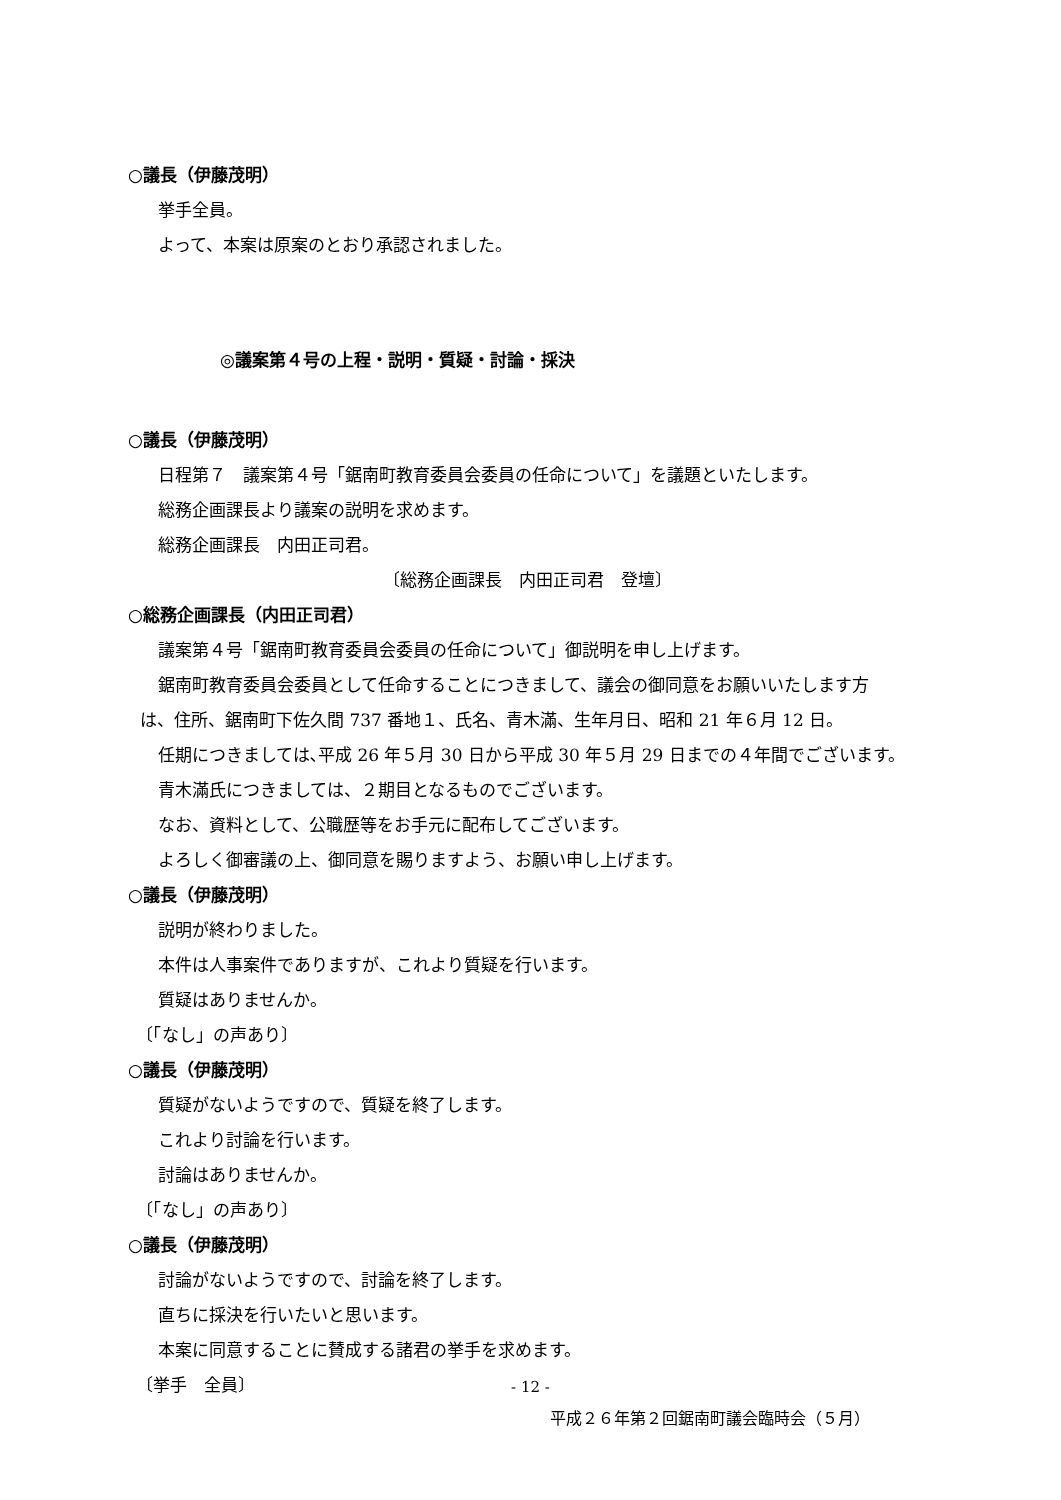○議長（伊藤茂明）
挙手全員。
よって、本案は原案のとおり承認されました。
◎議案第４号の上程・説明・質疑・討論・採決
○議長（伊藤茂明）
日程第７　議案第４号「鋸南町教育委員会委員の任命について」を議題といたします。
総務企画課長より議案の説明を求めます。
総務企画課長　内田正司君。
〔総務企画課長　内田正司君　登壇〕
○総務企画課長（内田正司君）
議案第４号「鋸南町教育委員会委員の任命について」御説明を申し上げます。
鋸南町教育委員会委員として任命することにつきまして、議会の御同意をお願いいたします方
は、住所、鋸南町下佐久間 737 番地１、氏名、青木滿、生年月日、昭和 21 年６月 12 日。
任期につきましては､平成 26 年５月 30 日から平成 30 年５月 29 日までの４年間でございます。
青木滿氏につきましては、２期目となるものでございます。
なお、資料として、公職歴等をお手元に配布してございます。
よろしく御審議の上、御同意を賜りますよう、お願い申し上げます。
○議長（伊藤茂明）
説明が終わりました。
本件は人事案件でありますが、これより質疑を行います。
質疑はありませんか。
〔「なし」の声あり〕
○議長（伊藤茂明）
質疑がないようですので、質疑を終了します。
これより討論を行います。
討論はありませんか。
〔「なし」の声あり〕
○議長（伊藤茂明）
討論がないようですので、討論を終了します。
直ちに採決を行いたいと思います。
本案に同意することに賛成する諸君の挙手を求めます。
〔挙手　全員〕
- 12 -
平成２６年第２回鋸南町議会臨時会（５月）